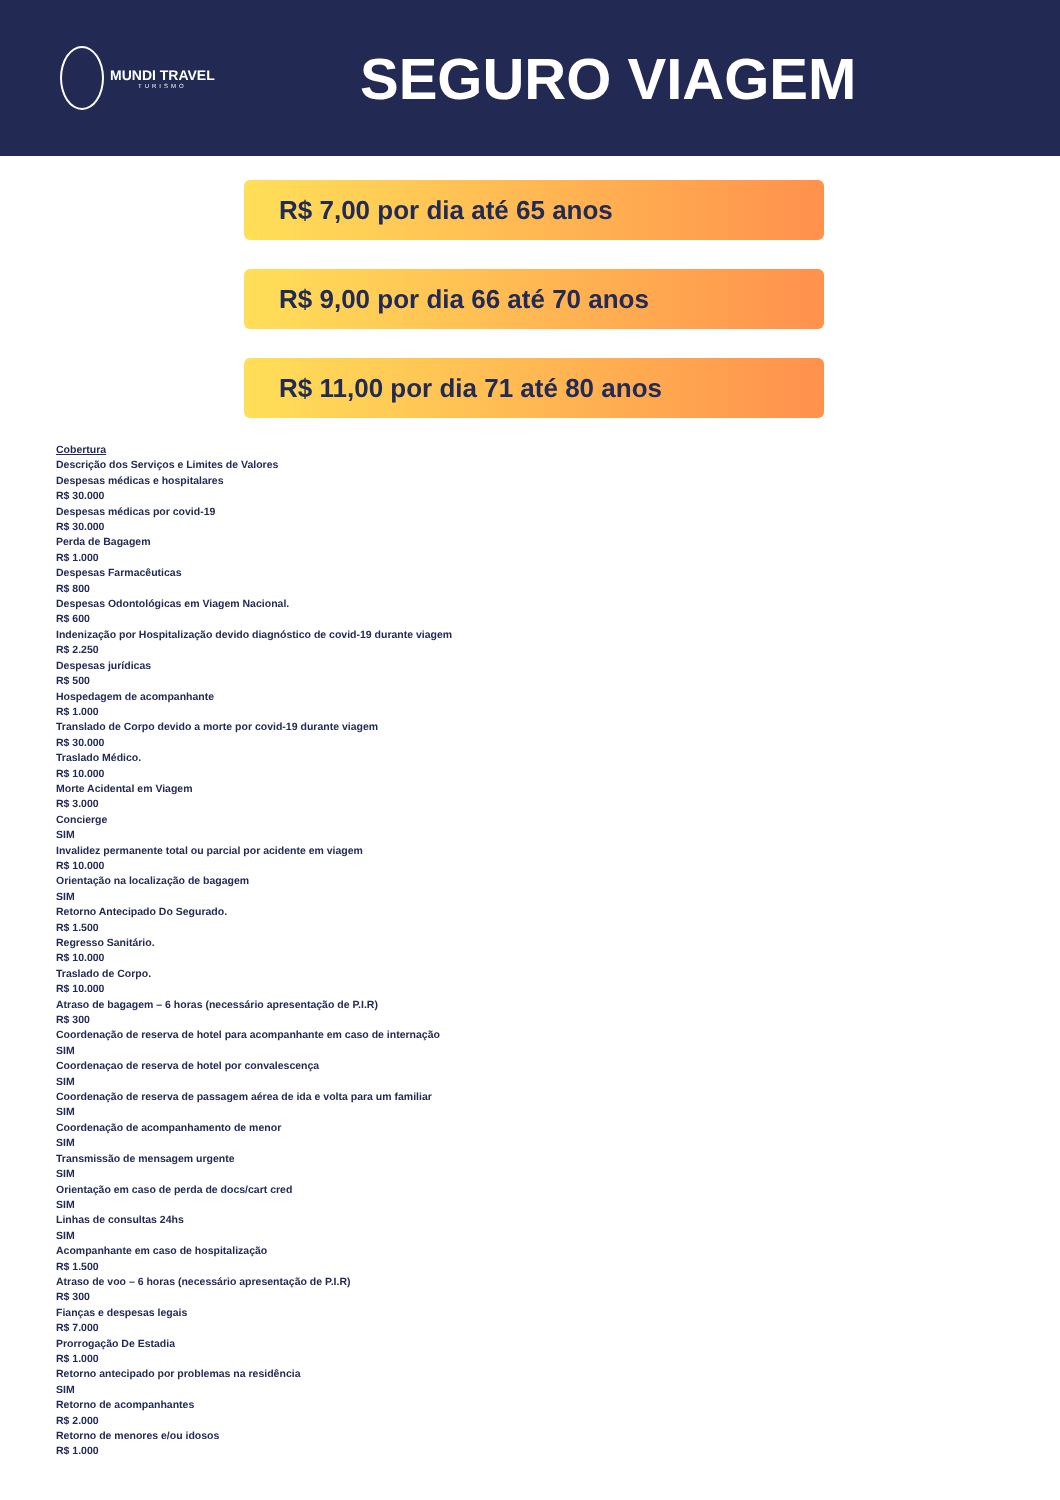MUNDI TRAVEL
TURISMO
SEGURO VIAGEM
R$ 7,00 por dia até 65 anos
R$ 9,00 por dia 66 até 70 anos
R$ 11,00 por dia 71 até 80 anos
Cobertura
Descrição dos Serviços e Limites de Valores
Despesas médicas e hospitalares
R$ 30.000
Despesas médicas por covid-19
R$ 30.000
Perda de Bagagem
R$ 1.000
Despesas Farmacêuticas
R$ 800
Despesas Odontológicas em Viagem Nacional.
R$ 600
Indenização por Hospitalização devido diagnóstico de covid-19 durante viagem
R$ 2.250
Despesas jurídicas
R$ 500
Hospedagem de acompanhante
R$ 1.000
Translado de Corpo devido a morte por covid-19 durante viagem
R$ 30.000
Traslado Médico.
R$ 10.000
Morte Acidental em Viagem
R$ 3.000
Concierge
SIM
Invalidez permanente total ou parcial por acidente em viagem
R$ 10.000
Orientação na localização de bagagem
SIM
Retorno Antecipado Do Segurado.
R$ 1.500
Regresso Sanitário.
R$ 10.000
Traslado de Corpo.
R$ 10.000
Atraso de bagagem – 6 horas (necessário apresentação de P.I.R)
R$ 300
Coordenação de reserva de hotel para acompanhante em caso de internação
SIM
Coordenaçao de reserva de hotel por convalescença
SIM
Coordenação de reserva de passagem aérea de ida e volta para um familiar
SIM
Coordenação de acompanhamento de menor
SIM
Transmissão de mensagem urgente
SIM
Orientação em caso de perda de docs/cart cred
SIM
Linhas de consultas 24hs
SIM
Acompanhante em caso de hospitalização
R$ 1.500
Atraso de voo – 6 horas (necessário apresentação de P.I.R)
R$ 300
Fianças e despesas legais
R$ 7.000
Prorrogação De Estadia
R$ 1.000
Retorno antecipado por problemas na residência
SIM
Retorno de acompanhantes
R$ 2.000
Retorno de menores e/ou idosos
R$ 1.000